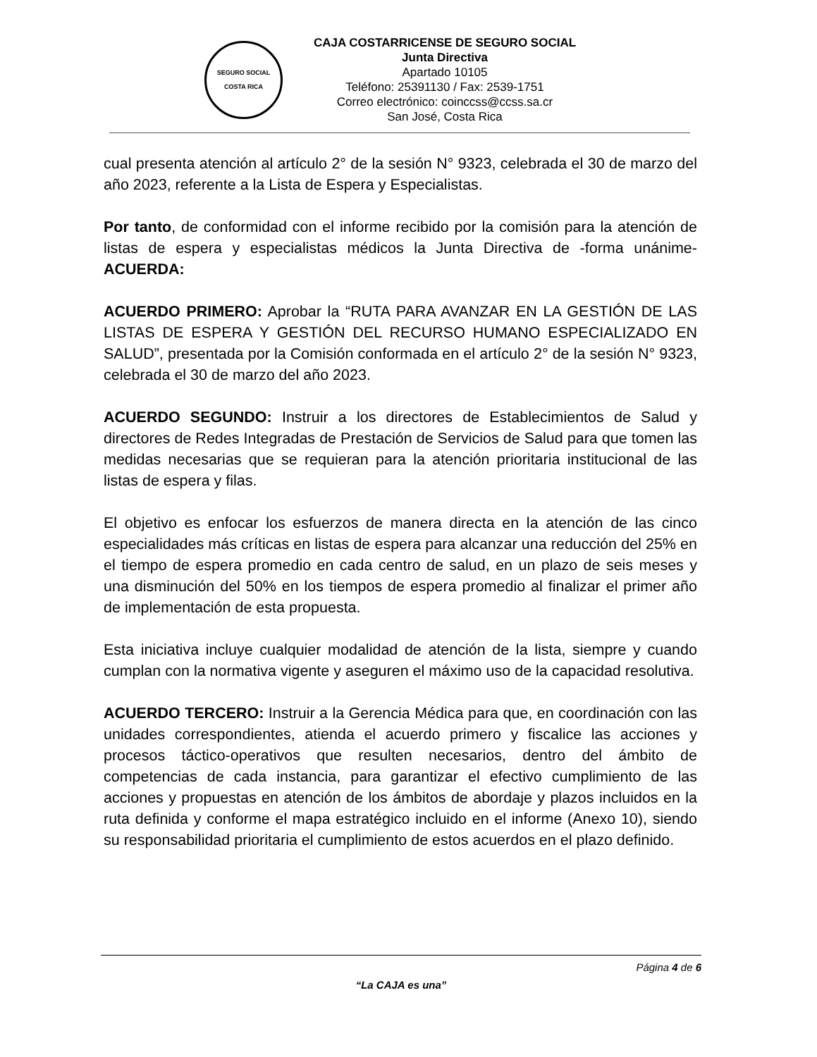SEGURO SOCIAL
COSTA RICA
CAJA COSTARRICENSE DE SEGURO SOCIAL
Junta Directiva
Apartado 10105
Teléfono: 25391130 / Fax: 2539-1751
Correo electrónico: coinccss@ccss.sa.cr
San José, Costa Rica
cual presenta atención al artículo 2° de la sesión N° 9323, celebrada el 30 de marzo del año 2023, referente a la Lista de Espera y Especialistas.
Por tanto, de conformidad con el informe recibido por la comisión para la atención de listas de espera y especialistas médicos la Junta Directiva de -forma unánime- ACUERDA:
ACUERDO PRIMERO: Aprobar la “RUTA PARA AVANZAR EN LA GESTIÓN DE LAS LISTAS DE ESPERA Y GESTIÓN DEL RECURSO HUMANO ESPECIALIZADO EN SALUD”, presentada por la Comisión conformada en el artículo 2° de la sesión N° 9323, celebrada el 30 de marzo del año 2023.
ACUERDO SEGUNDO: Instruir a los directores de Establecimientos de Salud y directores de Redes Integradas de Prestación de Servicios de Salud para que tomen las medidas necesarias que se requieran para la atención prioritaria institucional de las listas de espera y filas.
El objetivo es enfocar los esfuerzos de manera directa en la atención de las cinco especialidades más críticas en listas de espera para alcanzar una reducción del 25% en el tiempo de espera promedio en cada centro de salud, en un plazo de seis meses y una disminución del 50% en los tiempos de espera promedio al finalizar el primer año de implementación de esta propuesta.
Esta iniciativa incluye cualquier modalidad de atención de la lista, siempre y cuando cumplan con la normativa vigente y aseguren el máximo uso de la capacidad resolutiva.
ACUERDO TERCERO: Instruir a la Gerencia Médica para que, en coordinación con las unidades correspondientes, atienda el acuerdo primero y fiscalice las acciones y procesos táctico-operativos que resulten necesarios, dentro del ámbito de competencias de cada instancia, para garantizar el efectivo cumplimiento de las acciones y propuestas en atención de los ámbitos de abordaje y plazos incluidos en la ruta definida y conforme el mapa estratégico incluido en el informe (Anexo 10), siendo su responsabilidad prioritaria el cumplimiento de estos acuerdos en el plazo definido.
Página 4 de 6
“La CAJA es una”